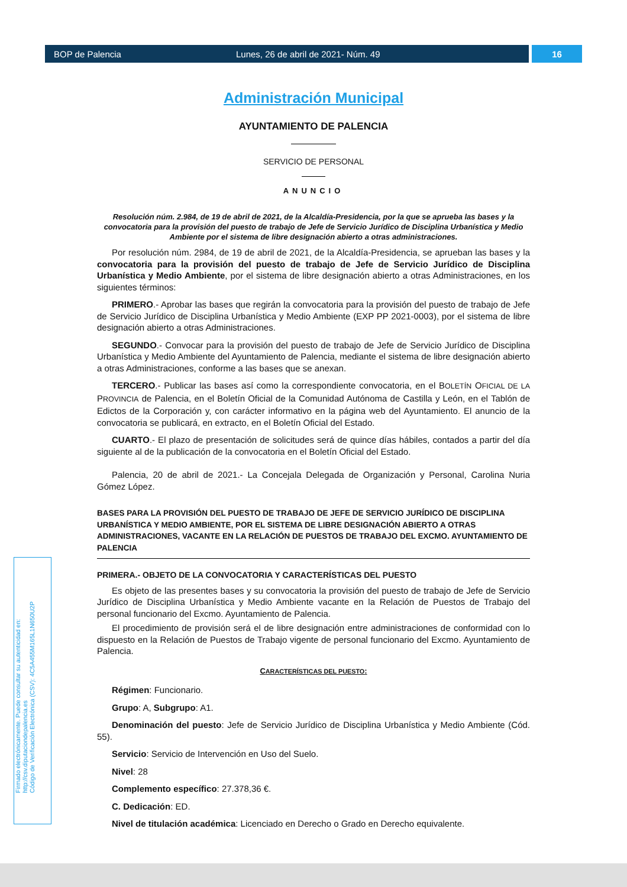BOP de Palencia Lunes, 26 de abril de 2021- Núm. 49 16
Administración Municipal
AYUNTAMIENTO DE PALENCIA
SERVICIO DE PERSONAL
ANUNCIO
Resolución núm. 2.984, de 19 de abril de 2021, de la Alcaldía-Presidencia, por la que se aprueba las bases y la convocatoria para la provisión del puesto de trabajo de Jefe de Servicio Jurídico de Disciplina Urbanística y Medio Ambiente por el sistema de libre designación abierto a otras administraciones.
Por resolución núm. 2984, de 19 de abril de 2021, de la Alcaldía-Presidencia, se aprueban las bases y la convocatoria para la provisión del puesto de trabajo de Jefe de Servicio Jurídico de Disciplina Urbanística y Medio Ambiente, por el sistema de libre designación abierto a otras Administraciones, en los siguientes términos:
PRIMERO.- Aprobar las bases que regirán la convocatoria para la provisión del puesto de trabajo de Jefe de Servicio Jurídico de Disciplina Urbanística y Medio Ambiente (EXP PP 2021-0003), por el sistema de libre designación abierto a otras Administraciones.
SEGUNDO.- Convocar para la provisión del puesto de trabajo de Jefe de Servicio Jurídico de Disciplina Urbanística y Medio Ambiente del Ayuntamiento de Palencia, mediante el sistema de libre designación abierto a otras Administraciones, conforme a las bases que se anexan.
TERCERO.- Publicar las bases así como la correspondiente convocatoria, en el BOLETÍN OFICIAL DE LA PROVINCIA de Palencia, en el Boletín Oficial de la Comunidad Autónoma de Castilla y León, en el Tablón de Edictos de la Corporación y, con carácter informativo en la página web del Ayuntamiento. El anuncio de la convocatoria se publicará, en extracto, en el Boletín Oficial del Estado.
CUARTO.- El plazo de presentación de solicitudes será de quince días hábiles, contados a partir del día siguiente al de la publicación de la convocatoria en el Boletín Oficial del Estado.
Palencia, 20 de abril de 2021.- La Concejala Delegada de Organización y Personal, Carolina Nuria Gómez López.
BASES PARA LA PROVISIÓN DEL PUESTO DE TRABAJO DE JEFE DE SERVICIO JURÍDICO DE DISCIPLINA URBANÍSTICA Y MEDIO AMBIENTE, POR EL SISTEMA DE LIBRE DESIGNACIÓN ABIERTO A OTRAS ADMINISTRACIONES, VACANTE EN LA RELACIÓN DE PUESTOS DE TRABAJO DEL EXCMO. AYUNTAMIENTO DE PALENCIA
PRIMERA.- OBJETO DE LA CONVOCATORIA Y CARACTERÍSTICAS DEL PUESTO
Es objeto de las presentes bases y su convocatoria la provisión del puesto de trabajo de Jefe de Servicio Jurídico de Disciplina Urbanística y Medio Ambiente vacante en la Relación de Puestos de Trabajo del personal funcionario del Excmo. Ayuntamiento de Palencia.
El procedimiento de provisión será el de libre designación entre administraciones de conformidad con lo dispuesto en la Relación de Puestos de Trabajo vigente de personal funcionario del Excmo. Ayuntamiento de Palencia.
CARACTERÍSTICAS DEL PUESTO:
Régimen: Funcionario.
Grupo: A, Subgrupo: A1.
Denominación del puesto: Jefe de Servicio Jurídico de Disciplina Urbanística y Medio Ambiente (Cód. 55).
Servicio: Servicio de Intervención en Uso del Suelo.
Nivel: 28
Complemento específico: 27.378,36 €.
C. Dedicación: ED.
Nivel de titulación académica: Licenciado en Derecho o Grado en Derecho equivalente.
Firmado electrónicamente. Puede consultar su autenticidad en:
http://csv.diputaciondepalencia.es
Código de Verificación Electrónica (CSV): 4C5A455M165L1N650U2P